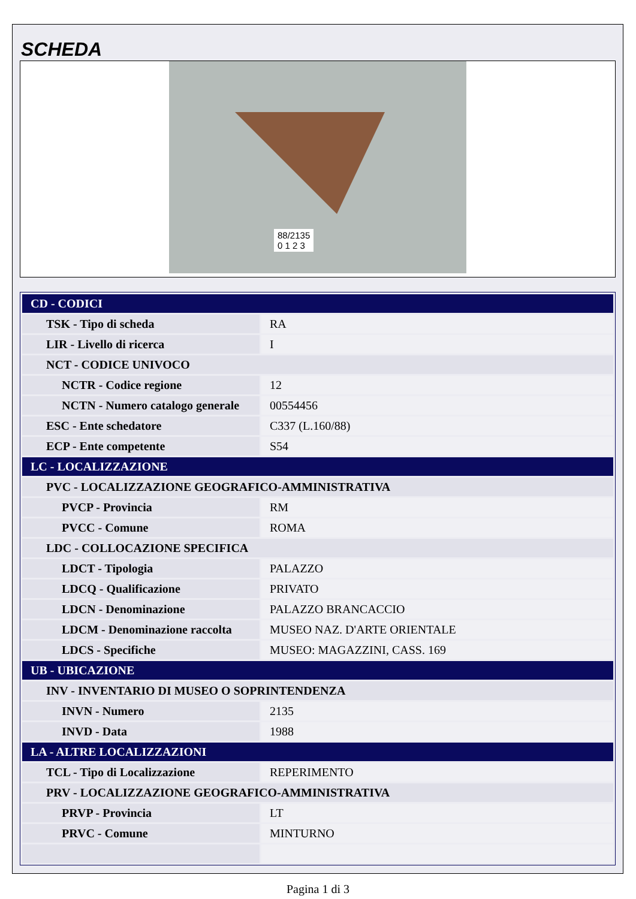SCHEDA
88/2135
0 1 2 3
| CD - CODICI | |
| TSK - Tipo di scheda | RA |
| LIR - Livello di ricerca | I |
| NCT - CODICE UNIVOCO | |
| NCTR - Codice regione | 12 |
| NCTN - Numero catalogo generale | 00554456 |
| ESC - Ente schedatore | C337 (L.160/88) |
| ECP - Ente competente | S54 |
| LC - LOCALIZZAZIONE | |
| PVC - LOCALIZZAZIONE GEOGRAFICO-AMMINISTRATIVA | |
| PVCP - Provincia | RM |
| PVCC - Comune | ROMA |
| LDC - COLLOCAZIONE SPECIFICA | |
| LDCT - Tipologia | PALAZZO |
| LDCQ - Qualificazione | PRIVATO |
| LDCN - Denominazione | PALAZZO BRANCACCIO |
| LDCM - Denominazione raccolta | MUSEO NAZ. D'ARTE ORIENTALE |
| LDCS - Specifiche | MUSEO: MAGAZZINI, CASS. 169 |
| UB - UBICAZIONE | |
| INV - INVENTARIO DI MUSEO O SOPRINTENDENZA | |
| INVN - Numero | 2135 |
| INVD - Data | 1988 |
| LA - ALTRE LOCALIZZAZIONI | |
| TCL - Tipo di Localizzazione | REPERIMENTO |
| PRV - LOCALIZZAZIONE GEOGRAFICO-AMMINISTRATIVA | |
| PRVP - Provincia | LT |
| PRVC - Comune | MINTURNO |
Pagina 1 di 3